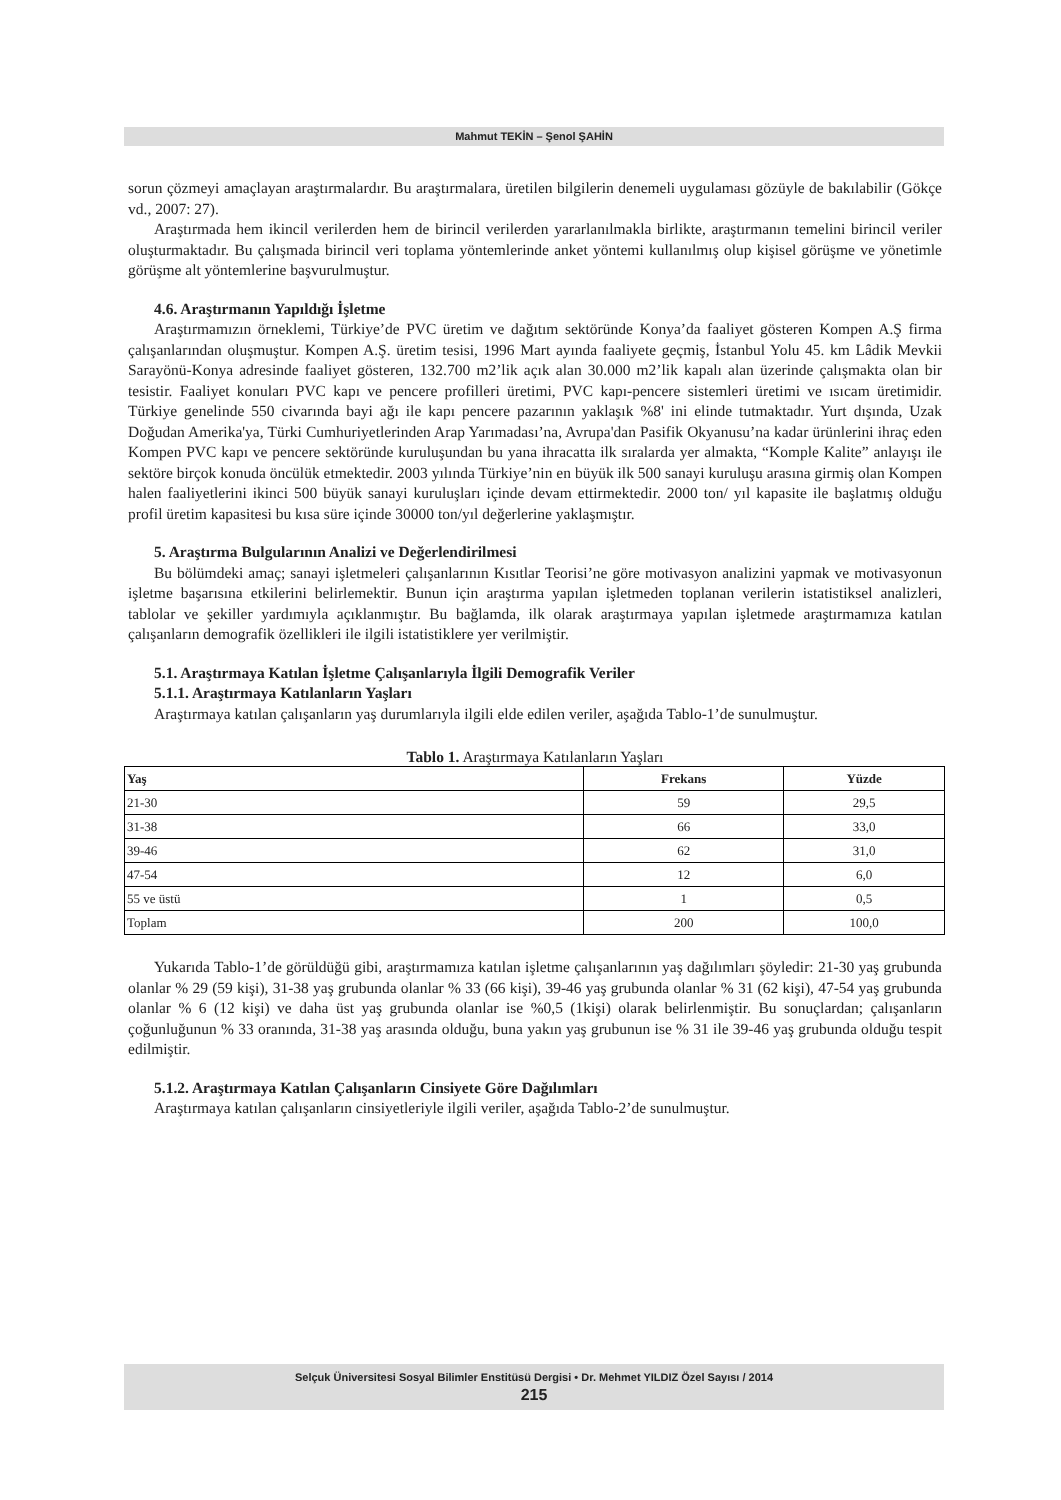Mahmut TEKİN – Şenol ŞAHİN
sorun çözmeyi amaçlayan araştırmalardır. Bu araştırmalara, üretilen bilgilerin denemeli uygulaması gözüyle de bakılabilir (Gökçe vd., 2007: 27).
Araştırmada hem ikincil verilerden hem de birincil verilerden yararlanılmakla birlikte, araştırmanın temelini birincil veriler oluşturmaktadır. Bu çalışmada birincil veri toplama yöntemlerinde anket yöntemi kullanılmış olup kişisel görüşme ve yönetimle görüşme alt yöntemlerine başvurulmuştur.
4.6. Araştırmanın Yapıldığı İşletme
Araştırmamızın örneklemi, Türkiye’de PVC üretim ve dağıtım sektöründe Konya’da faaliyet gösteren Kompen A.Ş firma çalışanlarından oluşmuştur. Kompen A.Ş. üretim tesisi, 1996 Mart ayında faaliyete geçmiş, İstanbul Yolu 45. km Lâdik Mevkii Sarayönü-Konya adresinde faaliyet gösteren, 132.700 m2’lik açık alan 30.000 m2’lik kapalı alan üzerinde çalışmakta olan bir tesistir. Faaliyet konuları PVC kapı ve pencere profilleri üretimi, PVC kapı-pencere sistemleri üretimi ve ısıcam üretimidir. Türkiye genelinde 550 civarında bayi ağı ile kapı pencere pazarının yaklaşık %8' ini elinde tutmaktadır. Yurt dışında, Uzak Doğudan Amerika'ya, Türki Cumhuriyetlerinden Arap Yarımadası’na, Avrupa'dan Pasifik Okyanusu’na kadar ürünlerini ihraç eden Kompen PVC kapı ve pencere sektöründe kuruluşundan bu yana ihracatta ilk sıralarda yer almakta, “Komple Kalite” anlayışı ile sektöre birçok konuda öncülük etmektedir. 2003 yılında Türkiye’nin en büyük ilk 500 sanayi kuruluşu arasına girmiş olan Kompen halen faaliyetlerini ikinci 500 büyük sanayi kuruluşları içinde devam ettirmektedir. 2000 ton/ yıl kapasite ile başlatmış olduğu profil üretim kapasitesi bu kısa süre içinde 30000 ton/yıl değerlerine yaklaşmıştır.
5. Araştırma Bulgularının Analizi ve Değerlendirilmesi
Bu bölümdeki amaç; sanayi işletmeleri çalışanlarının Kısıtlar Teorisi’ne göre motivasyon analizini yapmak ve motivasyonun işletme başarısına etkilerini belirlemektir. Bunun için araştırma yapılan işletmeden toplanan verilerin istatistiksel analizleri, tablolar ve şekiller yardımıyla açıklanmıştır. Bu bağlamda, ilk olarak araştırmaya yapılan işletmede araştırmamıza katılan çalışanların demografik özellikleri ile ilgili istatistiklere yer verilmiştir.
5.1. Araştırmaya Katılan İşletme Çalışanlarıyla İlgili Demografik Veriler
5.1.1. Araştırmaya Katılanların Yaşları
Araştırmaya katılan çalışanların yaş durumlarıyla ilgili elde edilen veriler, aşağıda Tablo-1’de sunulmuştur.
Tablo 1. Araştırmaya Katılanların Yaşları
| Yaş | Frekans | Yüzde |
| --- | --- | --- |
| 21-30 | 59 | 29,5 |
| 31-38 | 66 | 33,0 |
| 39-46 | 62 | 31,0 |
| 47-54 | 12 | 6,0 |
| 55 ve üstü | 1 | 0,5 |
| Toplam | 200 | 100,0 |
Yukarıda Tablo-1’de görüldüğü gibi, araştırmamıza katılan işletme çalışanlarının yaş dağılımları şöyledir: 21-30 yaş grubunda olanlar % 29 (59 kişi), 31-38 yaş grubunda olanlar % 33 (66 kişi), 39-46 yaş grubunda olanlar % 31 (62 kişi), 47-54 yaş grubunda olanlar % 6 (12 kişi) ve daha üst yaş grubunda olanlar ise %0,5 (1kişi) olarak belirlenmiştir. Bu sonuçlardan; çalışanların çoğunluğunun % 33 oranında, 31-38 yaş arasında olduğu, buna yakın yaş grubunun ise % 31 ile 39-46 yaş grubunda olduğu tespit edilmiştir.
5.1.2. Araştırmaya Katılan Çalışanların Cinsiyete Göre Dağılımları
Araştırmaya katılan çalışanların cinsiyetleriyle ilgili veriler, aşağıda Tablo-2’de sunulmuştur.
Selçuk Üniversitesi Sosyal Bilimler Enstitüsü Dergisi • Dr. Mehmet YILDIZ Özel Sayısı / 2014
215